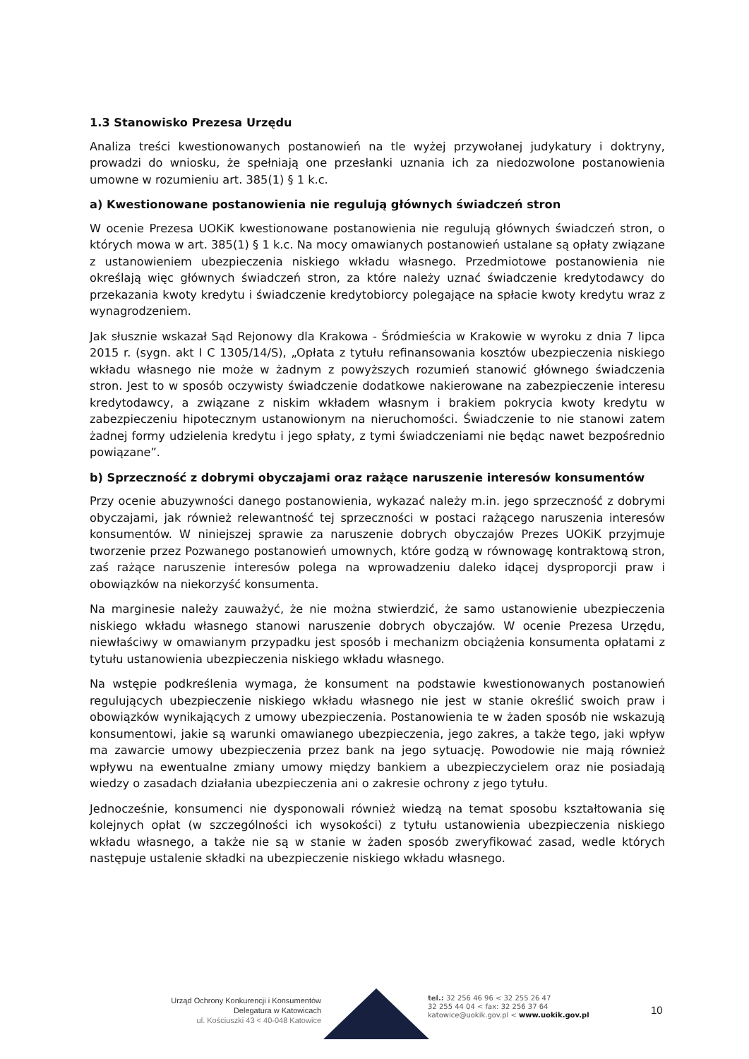1.3 Stanowisko Prezesa Urzędu
Analiza treści kwestionowanych postanowień na tle wyżej przywołanej judykatury i doktryny, prowadzi do wniosku, że spełniają one przesłanki uznania ich za niedozwolone postanowienia umowne w rozumieniu art. 385(1) § 1 k.c.
a) Kwestionowane postanowienia nie regulują głównych świadczeń stron
W ocenie Prezesa UOKiK kwestionowane postanowienia nie regulują głównych świadczeń stron, o których mowa w art. 385(1) § 1 k.c. Na mocy omawianych postanowień ustalane są opłaty związane z ustanowieniem ubezpieczenia niskiego wkładu własnego. Przedmiotowe postanowienia nie określają więc głównych świadczeń stron, za które należy uznać świadczenie kredytodawcy do przekazania kwoty kredytu i świadczenie kredytobiorcy polegające na spłacie kwoty kredytu wraz z wynagrodzeniem.
Jak słusznie wskazał Sąd Rejonowy dla Krakowa - Śródmieścia w Krakowie w wyroku z dnia 7 lipca 2015 r. (sygn. akt I C 1305/14/S), „Opłata z tytułu refinansowania kosztów ubezpieczenia niskiego wkładu własnego nie może w żadnym z powyższych rozumień stanowić głównego świadczenia stron. Jest to w sposób oczywisty świadczenie dodatkowe nakierowane na zabezpieczenie interesu kredytodawcy, a związane z niskim wkładem własnym i brakiem pokrycia kwoty kredytu w zabezpieczeniu hipotecznym ustanowionym na nieruchomości. Świadczenie to nie stanowi zatem żadnej formy udzielenia kredytu i jego spłaty, z tymi świadczeniami nie będąc nawet bezpośrednio powiązane”.
b) Sprzeczność z dobrymi obyczajami oraz rażące naruszenie interesów konsumentów
Przy ocenie abuzywności danego postanowienia, wykazać należy m.in. jego sprzeczność z dobrymi obyczajami, jak również relewantność tej sprzeczności w postaci rażącego naruszenia interesów konsumentów. W niniejszej sprawie za naruszenie dobrych obyczajów Prezes UOKiK przyjmuje tworzenie przez Pozwanego postanowień umownych, które godzą w równowagę kontraktową stron, zaś rażące naruszenie interesów polega na wprowadzeniu daleko idącej dysproporcji praw i obowiązków na niekorzyść konsumenta.
Na marginesie należy zauważyć, że nie można stwierdzić, że samo ustanowienie ubezpieczenia niskiego wkładu własnego stanowi naruszenie dobrych obyczajów. W ocenie Prezesa Urzędu, niewłaściwy w omawianym przypadku jest sposób i mechanizm obciążenia konsumenta opłatami z tytułu ustanowienia ubezpieczenia niskiego wkładu własnego.
Na wstępie podkreślenia wymaga, że konsument na podstawie kwestionowanych postanowień regulujących ubezpieczenie niskiego wkładu własnego nie jest w stanie określić swoich praw i obowiązków wynikających z umowy ubezpieczenia. Postanowienia te w żaden sposób nie wskazują konsumentowi, jakie są warunki omawianego ubezpieczenia, jego zakres, a także tego, jaki wpływ ma zawarcie umowy ubezpieczenia przez bank na jego sytuację. Powodowie nie mają również wpływu na ewentualne zmiany umowy między bankiem a ubezpieczycielem oraz nie posiadają wiedzy o zasadach działania ubezpieczenia ani o zakresie ochrony z jego tytułu.
Jednocześnie, konsumenci nie dysponowali również wiedzą na temat sposobu kształtowania się kolejnych opłat (w szczególności ich wysokości) z tytułu ustanowienia ubezpieczenia niskiego wkładu własnego, a także nie są w stanie w żaden sposób zweryfikować zasad, wedle których następuje ustalenie składki na ubezpieczenie niskiego wkładu własnego.
Urząd Ochrony Konkurencji i Konsumentów
Delegatura w Katowicach
ul. Kościuszki 43 < 40-048 Katowice
tel.: 32 256 46 96 < 32 255 26 47
32 255 44 04 < fax: 32 256 37 64
katowice@uokik.gov.pl < www.uokik.gov.pl
10